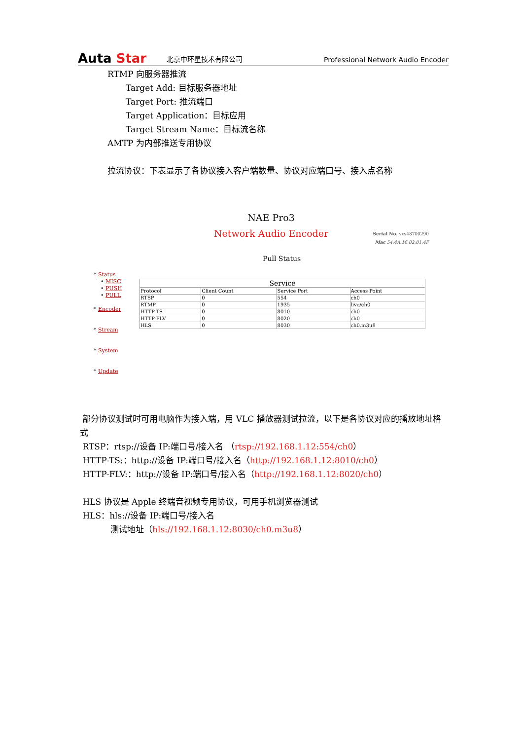Auta Star
北京中环星技术有限公司
Professional Network Audio Encoder
RTMP 向服务器推流
Target Add: 目标服务器地址
Target Port: 推流端口
Target Application：目标应用
Target Stream Name：目标流名称
AMTP 为内部推送专用协议
拉流协议：下表显示了各协议接入客户端数量、协议对应端口号、接入点名称
NAE Pro3
Network Audio Encoder
Serial No. vxs48700290
Mac 54:4A:16:82:81:4F
Pull Status
* Status
• MISC
• PUSH
• PULL
* Encoder
* Stream
* System
* Update
| Service | | | |
| --- | --- | --- | --- |
| Protocol | Client Count | Service Port | Access Point |
| RTSP | 0 | 554 | ch0 |
| RTMP | 0 | 1935 | live/ch0 |
| HTTP-TS | 0 | 8010 | ch0 |
| HTTP-FLV | 0 | 8020 | ch0 |
| HLS | 0 | 8030 | ch0.m3u8 |
部分协议测试时可用电脑作为接入端，用 VLC 播放器测试拉流，以下是各协议对应的播放地址格式
RTSP：rtsp://设备 IP:端口号/接入名 （rtsp://192.168.1.12:554/ch0）
HTTP-TS:：http://设备 IP:端口号/接入名（http://192.168.1.12:8010/ch0）
HTTP-FLV:：http://设备 IP:端口号/接入名（http://192.168.1.12:8020/ch0）
HLS 协议是 Apple 终端音视频专用协议，可用手机浏览器测试
HLS：hls://设备 IP:端口号/接入名
测试地址（hls://192.168.1.12:8030/ch0.m3u8）